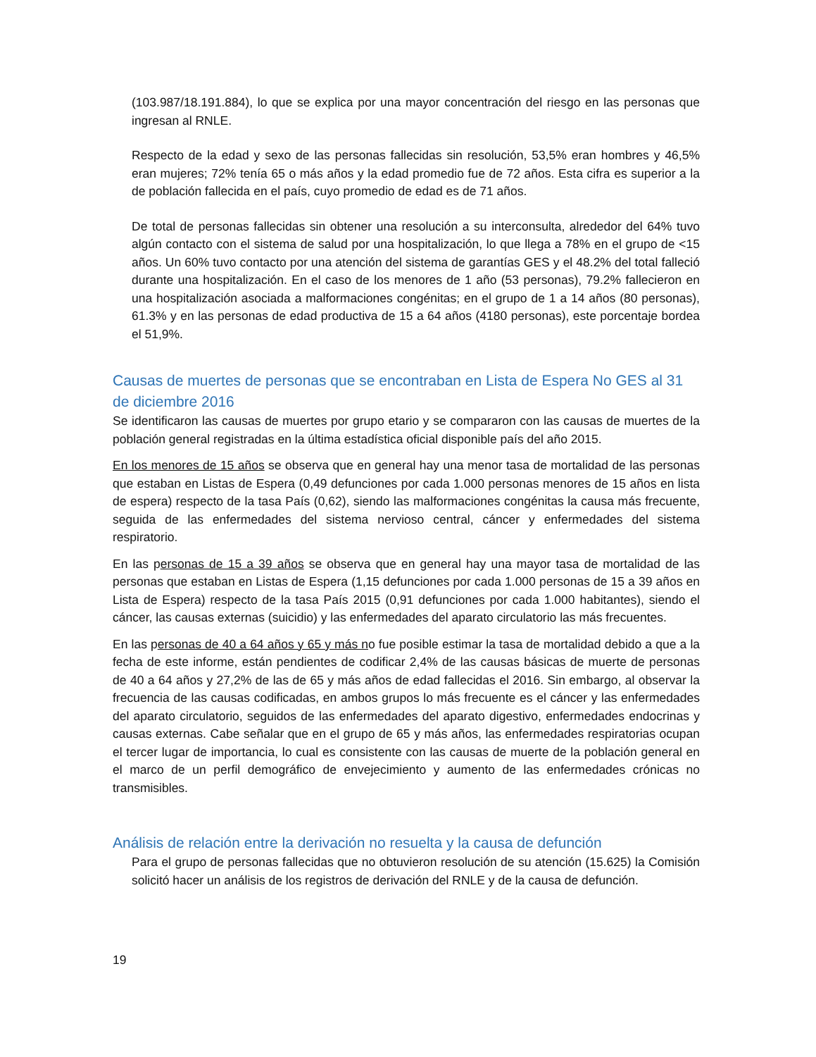(103.987/18.191.884), lo que se explica por una mayor concentración del riesgo en las personas que ingresan al RNLE.
Respecto de la edad y sexo de las personas fallecidas sin resolución, 53,5% eran hombres y 46,5% eran mujeres; 72% tenía 65 o más años y la edad promedio fue de 72 años. Esta cifra es superior a la de población fallecida en el país, cuyo promedio de edad es de 71 años.
De total de personas fallecidas sin obtener una resolución a su interconsulta, alrededor del 64% tuvo algún contacto con el sistema de salud por una hospitalización, lo que llega a 78% en el grupo de <15 años. Un 60% tuvo contacto por una atención del sistema de garantías GES y el 48.2% del total falleció durante una hospitalización. En el caso de los menores de 1 año (53 personas), 79.2% fallecieron en una hospitalización asociada a malformaciones congénitas; en el grupo de 1 a 14 años (80 personas), 61.3% y en las personas de edad productiva de 15 a 64 años (4180 personas), este porcentaje bordea el 51,9%.
Causas de muertes de personas que se encontraban en Lista de Espera No GES al 31 de diciembre 2016
Se identificaron las causas de muertes por grupo etario y se compararon con las causas de muertes de la población general registradas en la última estadística oficial disponible país del año 2015.
En los menores de 15 años se observa que en general hay una menor tasa de mortalidad de las personas que estaban en Listas de Espera (0,49 defunciones por cada 1.000 personas menores de 15 años en lista de espera) respecto de la tasa País (0,62), siendo las malformaciones congénitas la causa más frecuente, seguida de las enfermedades del sistema nervioso central, cáncer y enfermedades del sistema respiratorio.
En las personas de 15 a 39 años se observa que en general hay una mayor tasa de mortalidad de las personas que estaban en Listas de Espera (1,15 defunciones por cada 1.000 personas de 15 a 39 años en Lista de Espera) respecto de la tasa País 2015 (0,91 defunciones por cada 1.000 habitantes), siendo el cáncer, las causas externas (suicidio) y las enfermedades del aparato circulatorio las más frecuentes.
En las personas de 40 a 64 años y 65 y más no fue posible estimar la tasa de mortalidad debido a que a la fecha de este informe, están pendientes de codificar 2,4% de las causas básicas de muerte de personas de 40 a 64 años y 27,2% de las de 65 y más años de edad fallecidas el 2016. Sin embargo, al observar la frecuencia de las causas codificadas, en ambos grupos lo más frecuente es el cáncer y las enfermedades del aparato circulatorio, seguidos de las enfermedades del aparato digestivo, enfermedades endocrinas y causas externas. Cabe señalar que en el grupo de 65 y más años, las enfermedades respiratorias ocupan el tercer lugar de importancia, lo cual es consistente con las causas de muerte de la población general en el marco de un perfil demográfico de envejecimiento y aumento de las enfermedades crónicas no transmisibles.
Análisis de relación entre la derivación no resuelta y la causa de defunción
Para el grupo de personas fallecidas que no obtuvieron resolución de su atención (15.625) la Comisión solicitó hacer un análisis de los registros de derivación del RNLE y de la causa de defunción.
19